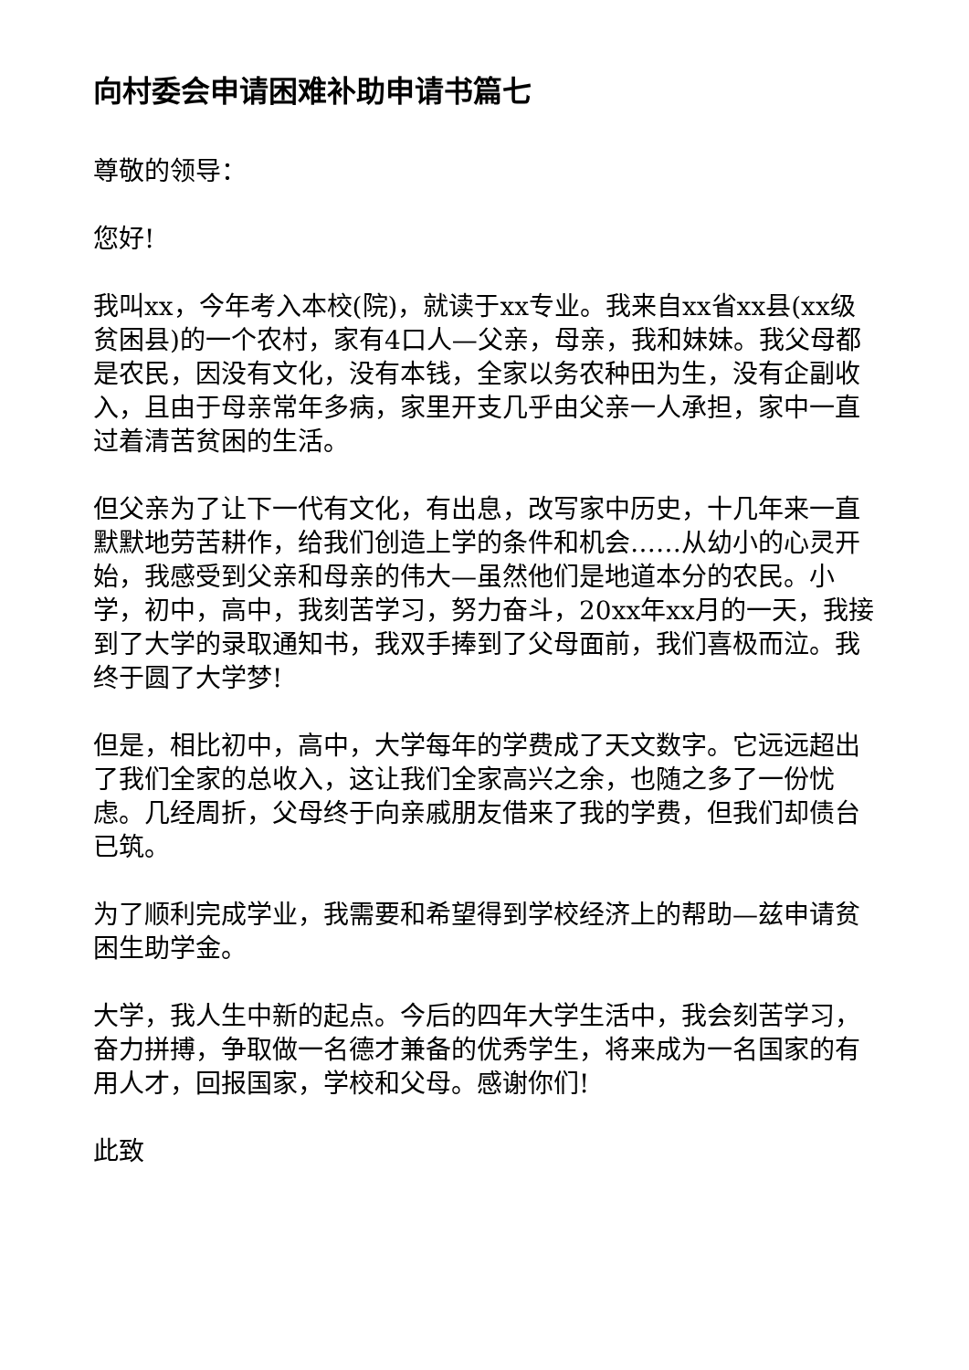向村委会申请困难补助申请书篇七
尊敬的领导：
您好!
我叫xx，今年考入本校(院)，就读于xx专业。我来自xx省xx县(xx级贫困县)的一个农村，家有4口人—父亲，母亲，我和妹妹。我父母都是农民，因没有文化，没有本钱，全家以务农种田为生，没有企副收入，且由于母亲常年多病，家里开支几乎由父亲一人承担，家中一直过着清苦贫困的生活。
但父亲为了让下一代有文化，有出息，改写家中历史，十几年来一直默默地劳苦耕作，给我们创造上学的条件和机会……从幼小的心灵开始，我感受到父亲和母亲的伟大—虽然他们是地道本分的农民。小学，初中，高中，我刻苦学习，努力奋斗，20xx年xx月的一天，我接到了大学的录取通知书，我双手捧到了父母面前，我们喜极而泣。我终于圆了大学梦!
但是，相比初中，高中，大学每年的学费成了天文数字。它远远超出了我们全家的总收入，这让我们全家高兴之余，也随之多了一份忧虑。几经周折，父母终于向亲戚朋友借来了我的学费，但我们却债台已筑。
为了顺利完成学业，我需要和希望得到学校经济上的帮助—兹申请贫困生助学金。
大学，我人生中新的起点。今后的四年大学生活中，我会刻苦学习，奋力拼搏，争取做一名德才兼备的优秀学生，将来成为一名国家的有用人才，回报国家，学校和父母。感谢你们!
此致